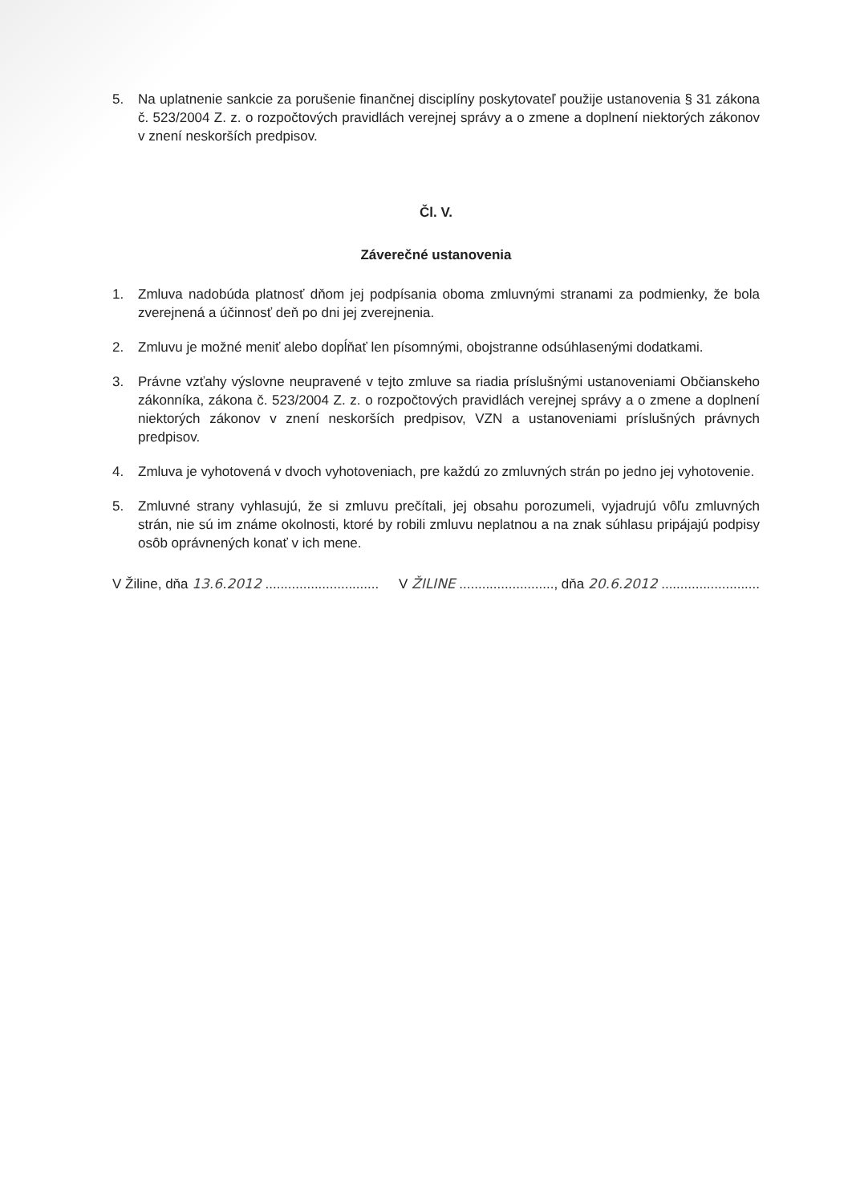5. Na uplatnenie sankcie za porušenie finančnej disciplíny poskytovateľ použije ustanovenia § 31 zákona č. 523/2004 Z. z. o rozpočtových pravidlách verejnej správy a o zmene a doplnení niektorých zákonov v znení neskorších predpisov.
Čl. V.
Záverečné ustanovenia
1. Zmluva nadobúda platnosť dňom jej podpísania oboma zmluvnými stranami za podmienky, že bola zverejnená a účinnosť deň po dni jej zverejnenia.
2. Zmluvu je možné meniť alebo dopĺňať len písomnými, obojstranne odsúhlasenými dodatkami.
3. Právne vzťahy výslovne neupravené v tejto zmluve sa riadia príslušnými ustanoveniami Občianskeho zákonníka, zákona č. 523/2004 Z. z. o rozpočtových pravidlách verejnej správy a o zmene a doplnení niektorých zákonov v znení neskorších predpisov, VZN a ustanoveniami príslušných právnych predpisov.
4. Zmluva je vyhotovená v dvoch vyhotoveniach, pre každú zo zmluvných strán po jedno jej vyhotovenie.
5. Zmluvné strany vyhlasujú, že si zmluvu prečítali, jej obsahu porozumeli, vyjadrujú vôľu zmluvných strán, nie sú im známe okolnosti, ktoré by robili zmluvu neplatnou a na znak súhlasu pripájajú podpisy osôb oprávnených konať v ich mene.
V Žiline, dňa 13.6.2012 ..............................
V ŽILINE ........................., dňa 20.6.2012 ..........................